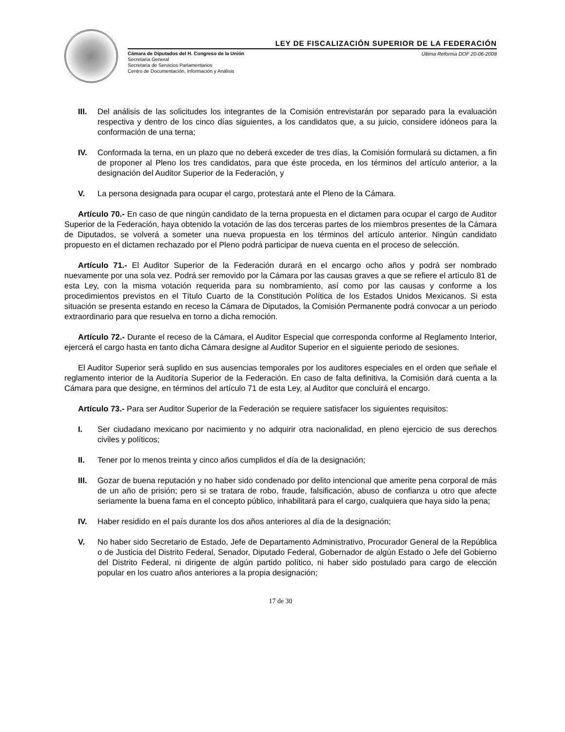LEY DE FISCALIZACIÓN SUPERIOR DE LA FEDERACIÓN
Cámara de Diputados del H. Congreso de la Unión
Secretaría General
Secretaría de Servicios Parlamentarios
Centro de Documentación, Información y Análisis
Última Reforma DOF 20-06-2008
III. Del análisis de las solicitudes los integrantes de la Comisión entrevistarán por separado para la evaluación respectiva y dentro de los cinco días siguientes, a los candidatos que, a su juicio, considere idóneos para la conformación de una terna;
IV. Conformada la terna, en un plazo que no deberá exceder de tres días, la Comisión formulará su dictamen, a fin de proponer al Pleno los tres candidatos, para que éste proceda, en los términos del artículo anterior, a la designación del Auditor Superior de la Federación, y
V. La persona designada para ocupar el cargo, protestará ante el Pleno de la Cámara.
Artículo 70.- En caso de que ningún candidato de la terna propuesta en el dictamen para ocupar el cargo de Auditor Superior de la Federación, haya obtenido la votación de las dos terceras partes de los miembros presentes de la Cámara de Diputados, se volverá a someter una nueva propuesta en los términos del artículo anterior. Ningún candidato propuesto en el dictamen rechazado por el Pleno podrá participar de nueva cuenta en el proceso de selección.
Artículo 71.- El Auditor Superior de la Federación durará en el encargo ocho años y podrá ser nombrado nuevamente por una sola vez. Podrá ser removido por la Cámara por las causas graves a que se refiere el artículo 81 de esta Ley, con la misma votación requerida para su nombramiento, así como por las causas y conforme a los procedimientos previstos en el Título Cuarto de la Constitución Política de los Estados Unidos Mexicanos. Si esta situación se presenta estando en receso la Cámara de Diputados, la Comisión Permanente podrá convocar a un periodo extraordinario para que resuelva en torno a dicha remoción.
Artículo 72.- Durante el receso de la Cámara, el Auditor Especial que corresponda conforme al Reglamento Interior, ejercerá el cargo hasta en tanto dicha Cámara designe al Auditor Superior en el siguiente periodo de sesiones.
El Auditor Superior será suplido en sus ausencias temporales por los auditores especiales en el orden que señale el reglamento interior de la Auditoría Superior de la Federación. En caso de falta definitiva, la Comisión dará cuenta a la Cámara para que designe, en términos del artículo 71 de esta Ley, al Auditor que concluirá el encargo.
Artículo 73.- Para ser Auditor Superior de la Federación se requiere satisfacer los siguientes requisitos:
I. Ser ciudadano mexicano por nacimiento y no adquirir otra nacionalidad, en pleno ejercicio de sus derechos civiles y políticos;
II. Tener por lo menos treinta y cinco años cumplidos el día de la designación;
III. Gozar de buena reputación y no haber sido condenado por delito intencional que amerite pena corporal de más de un año de prisión; pero si se tratara de robo, fraude, falsificación, abuso de confianza u otro que afecte seriamente la buena fama en el concepto público, inhabilitará para el cargo, cualquiera que haya sido la pena;
IV. Haber residido en el país durante los dos años anteriores al día de la designación;
V. No haber sido Secretario de Estado, Jefe de Departamento Administrativo, Procurador General de la República o de Justicia del Distrito Federal, Senador, Diputado Federal, Gobernador de algún Estado o Jefe del Gobierno del Distrito Federal, ni dirigente de algún partido político, ni haber sido postulado para cargo de elección popular en los cuatro años anteriores a la propia designación;
17 de 30